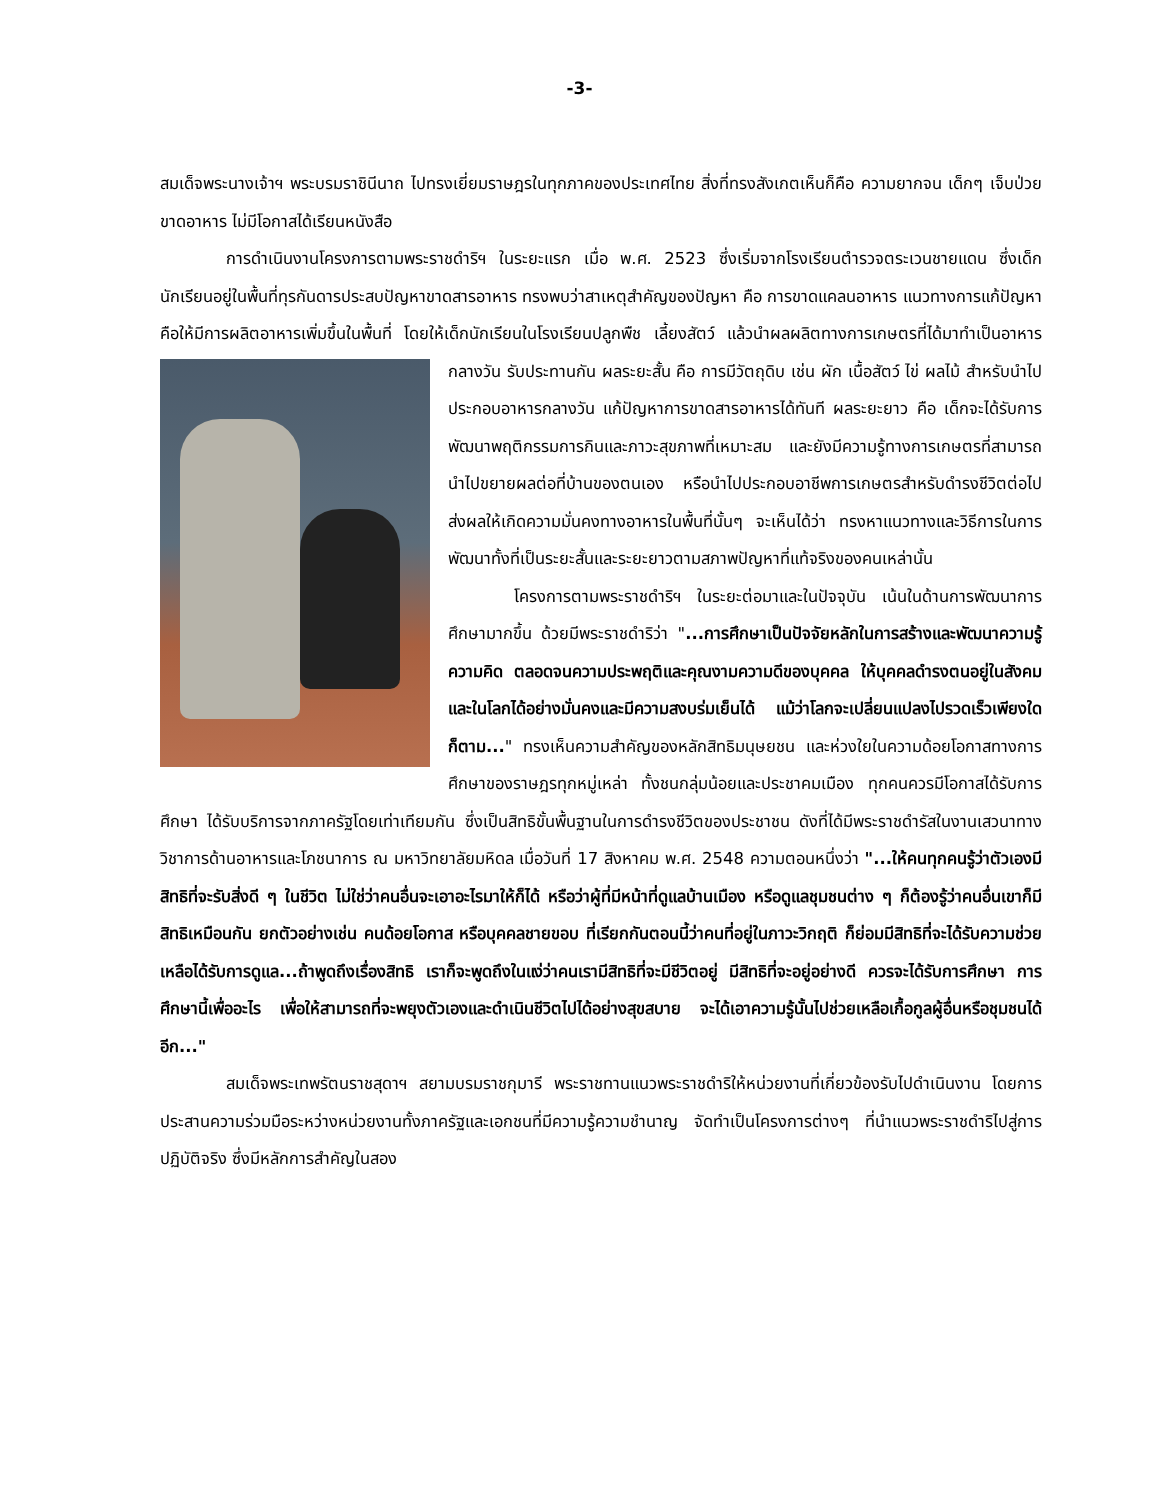-3-
สมเด็จพระนางเจ้าฯ พระบรมราชินีนาถ ไปทรงเยี่ยมราษฎรในทุกภาคของประเทศไทย สิ่งที่ทรงสังเกตเห็นก็คือ ความยากจน เด็กๆ เจ็บป่วย ขาดอาหาร ไม่มีโอกาสได้เรียนหนังสือ
การดำเนินงานโครงการตามพระราชดำริฯ ในระยะแรก เมื่อ พ.ศ. 2523 ซึ่งเริ่มจากโรงเรียนตำรวจตระเวนชายแดน ซึ่งเด็กนักเรียนอยู่ในพื้นที่ทุรกันดารประสบปัญหาขาดสารอาหาร ทรงพบว่าสาเหตุสำคัญของปัญหา คือ การขาดแคลนอาหาร แนวทางการแก้ปัญหา คือให้มีการผลิตอาหารเพิ่มขึ้นในพื้นที่ โดยให้เด็กนักเรียนในโรงเรียนปลูกพืช เลี้ยงสัตว์ แล้วนำผลผลิตทางการเกษตรที่ได้มาทำเป็นอาหารกลางวัน รับประทานกัน ผลระยะสั้น คือ การมีวัตถุดิบ เช่น ผัก เนื้อสัตว์ ไข่ ผลไม้ สำหรับนำไปประกอบอาหารกลางวัน แก้ปัญหาการขาดสารอาหารได้ทันที ผลระยะยาว คือ เด็กจะได้รับการพัฒนาพฤติกรรมการกินและภาวะสุขภาพที่เหมาะสม และยังมีความรู้ทางการเกษตรที่สามารถนำไปขยายผลต่อที่บ้านของตนเอง หรือนำไปประกอบอาชีพการเกษตรสำหรับดำรงชีวิตต่อไป ส่งผลให้เกิดความมั่นคงทางอาหารในพื้นที่นั้นๆ จะเห็นได้ว่า ทรงหาแนวทางและวิธีการในการพัฒนาทั้งที่เป็นระยะสั้นและระยะยาวตามสภาพปัญหาที่แท้จริงของคนเหล่านั้น
โครงการตามพระราชดำริฯ ในระยะต่อมาและในปัจจุบัน เน้นในด้านการพัฒนาการศึกษามากขึ้น ด้วยมีพระราชดำริว่า "...การศึกษาเป็นปัจจัยหลักในการสร้างและพัฒนาความรู้ ความคิด ตลอดจนความประพฤติและคุณงามความดีของบุคคล ให้บุคคลดำรงตนอยู่ในสังคมและในโลกได้อย่างมั่นคงและมีความสงบร่มเย็นได้ แม้ว่าโลกจะเปลี่ยนแปลงไปรวดเร็วเพียงใดก็ตาม..." ทรงเห็นความสำคัญของหลักสิทธิมนุษยชน และห่วงใยในความด้อยโอกาสทางการศึกษาของราษฎรทุกหมู่เหล่า ทั้งชนกลุ่มน้อยและประชาคมเมือง ทุกคนควรมีโอกาสได้รับการศึกษา ได้รับบริการจากภาครัฐโดยเท่าเทียมกัน ซึ่งเป็นสิทธิขั้นพื้นฐานในการดำรงชีวิตของประชาชน ดังที่ได้มีพระราชดำรัสในงานเสวนาทางวิชาการด้านอาหารและโภชนาการ ณ มหาวิทยาลัยมหิดล เมื่อวันที่ 17 สิงหาคม พ.ศ. 2548 ความตอนหนึ่งว่า "...ให้คนทุกคนรู้ว่าตัวเองมีสิทธิที่จะรับสิ่งดี ๆ ในชีวิต ไม่ใช่ว่าคนอื่นจะเอาอะไรมาให้ก็ได้ หรือว่าผู้ที่มีหน้าที่ดูแลบ้านเมือง หรือดูแลชุมชนต่าง ๆ ก็ต้องรู้ว่าคนอื่นเขาก็มีสิทธิเหมือนกัน ยกตัวอย่างเช่น คนด้อยโอกาส หรือบุคคลชายขอบ ที่เรียกกันตอนนี้ว่าคนที่อยู่ในภาวะวิกฤติ ก็ย่อมมีสิทธิที่จะได้รับความช่วยเหลือได้รับการดูแล...ถ้าพูดถึงเรื่องสิทธิ เราก็จะพูดถึงในแง่ว่าคนเรามีสิทธิที่จะมีชีวิตอยู่ มีสิทธิที่จะอยู่อย่างดี ควรจะได้รับการศึกษา การศึกษานี้เพื่ออะไร เพื่อให้สามารถที่จะพยุงตัวเองและดำเนินชีวิตไปได้อย่างสุขสบาย จะได้เอาความรู้นั้นไปช่วยเหลือเกื้อกูลผู้อื่นหรือชุมชนได้อีก..."
สมเด็จพระเทพรัตนราชสุดาฯ สยามบรมราชกุมารี พระราชทานแนวพระราชดำริให้หน่วยงานที่เกี่ยวข้องรับไปดำเนินงาน โดยการประสานความร่วมมือระหว่างหน่วยงานทั้งภาครัฐและเอกชนที่มีความรู้ความชำนาญ จัดทำเป็นโครงการต่างๆ ที่นำแนวพระราชดำริไปสู่การปฏิบัติจริง ซึ่งมีหลักการสำคัญในสอง